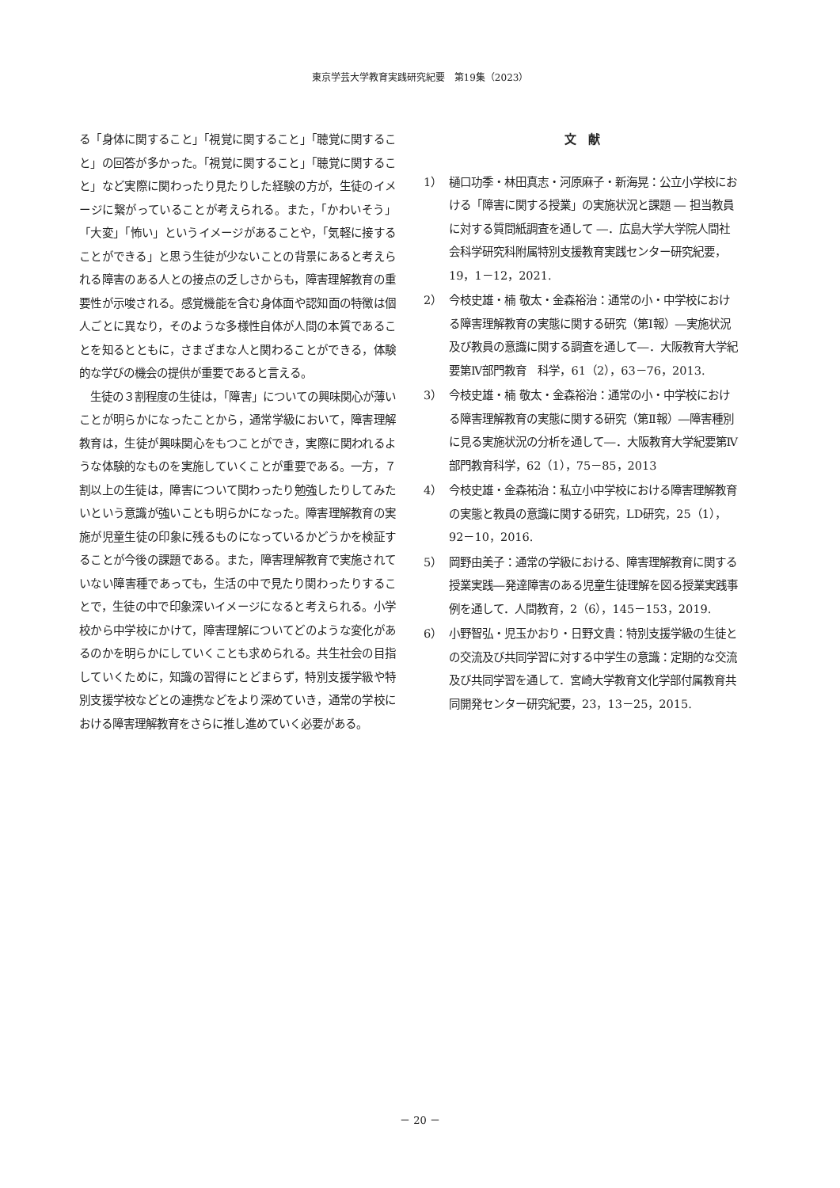東京学芸大学教育実践研究紀要　第19集（2023）
る「身体に関すること」「視覚に関すること」「聴覚に関すること」の回答が多かった。「視覚に関すること」「聴覚に関すること」など実際に関わったり見たりした経験の方が，生徒のイメージに繋がっていることが考えられる。また，「かわいそう」「大変」「怖い」というイメージがあることや，「気軽に接することができる」と思う生徒が少ないことの背景にあると考えられる障害のある人との接点の乏しさからも，障害理解教育の重要性が示唆される。感覚機能を含む身体面や認知面の特徴は個人ごとに異なり，そのような多様性自体が人間の本質であることを知るとともに，さまざまな人と関わることができる，体験的な学びの機会の提供が重要であると言える。
　生徒の３割程度の生徒は，「障害」についての興味関心が薄いことが明らかになったことから，通常学級において，障害理解教育は，生徒が興味関心をもつことができ，実際に関われるような体験的なものを実施していくことが重要である。一方，７割以上の生徒は，障害について関わったり勉強したりしてみたいという意識が強いことも明らかになった。障害理解教育の実施が児童生徒の印象に残るものになっているかどうかを検証することが今後の課題である。また，障害理解教育で実施されていない障害種であっても，生活の中で見たり関わったりすることで，生徒の中で印象深いイメージになると考えられる。小学校から中学校にかけて，障害理解についてどのような変化があるのかを明らかにしていくことも求められる。共生社会の目指していくために，知識の習得にとどまらず，特別支援学級や特別支援学校などとの連携などをより深めていき，通常の学校における障害理解教育をさらに推し進めていく必要がある。
文　献
1） 樋口功季・林田真志・河原麻子・新海晃：公立小学校における「障害に関する授業」の実施状況と課題 ― 担当教員に対する質問紙調査を通して ―．広島大学大学院人間社会科学研究科附属特別支援教育実践センター研究紀要，19，1－12，2021.
2） 今枝史雄・楠 敬太・金森裕治：通常の小・中学校における障害理解教育の実態に関する研究（第Ⅰ報）―実施状況及び教員の意識に関する調査を通して―．大阪教育大学紀要第Ⅳ部門教育　科学，61（2），63－76，2013.
3） 今枝史雄・楠 敬太・金森裕治：通常の小・中学校における障害理解教育の実態に関する研究（第Ⅱ報）―障害種別に見る実施状況の分析を通して―．大阪教育大学紀要第Ⅳ部門教育科学，62（1），75－85，2013
4） 今枝史雄・金森祐治：私立小中学校における障害理解教育の実態と教員の意識に関する研究，LD研究，25（1），92－10，2016.
5） 岡野由美子：通常の学級における、障害理解教育に関する授業実践―発達障害のある児童生徒理解を図る授業実践事例を通して．人間教育，2（6），145－153，2019.
6） 小野智弘・児玉かおり・日野文貴：特別支援学級の生徒との交流及び共同学習に対する中学生の意識：定期的な交流及び共同学習を通して．宮崎大学教育文化学部付属教育共同開発センター研究紀要，23，13－25，2015.
－ 20 －